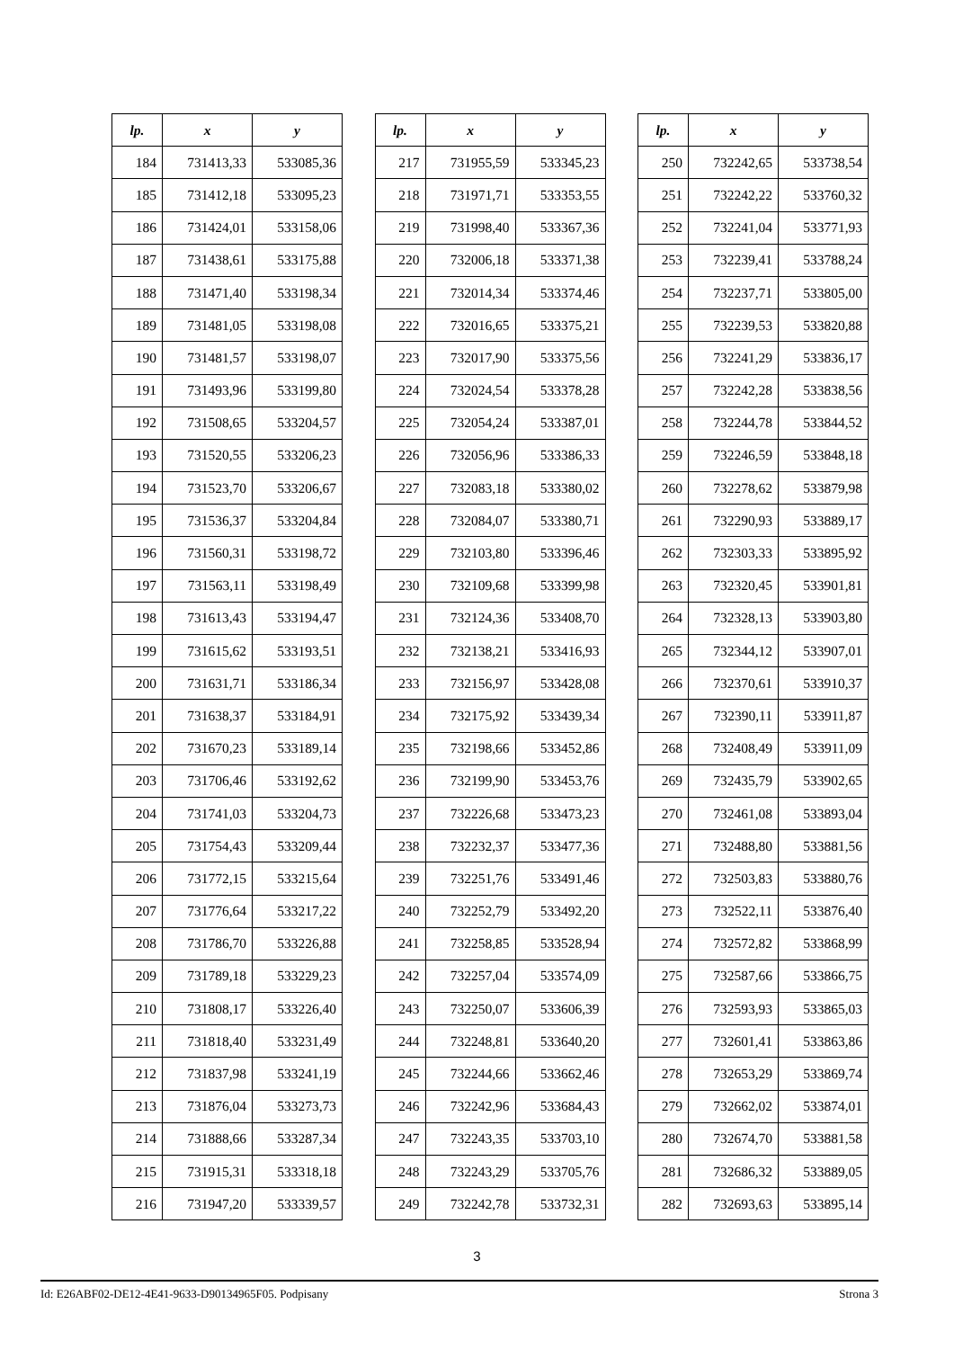| lp. | x | y |
| --- | --- | --- |
| 184 | 731413,33 | 533085,36 |
| 185 | 731412,18 | 533095,23 |
| 186 | 731424,01 | 533158,06 |
| 187 | 731438,61 | 533175,88 |
| 188 | 731471,40 | 533198,34 |
| 189 | 731481,05 | 533198,08 |
| 190 | 731481,57 | 533198,07 |
| 191 | 731493,96 | 533199,80 |
| 192 | 731508,65 | 533204,57 |
| 193 | 731520,55 | 533206,23 |
| 194 | 731523,70 | 533206,67 |
| 195 | 731536,37 | 533204,84 |
| 196 | 731560,31 | 533198,72 |
| 197 | 731563,11 | 533198,49 |
| 198 | 731613,43 | 533194,47 |
| 199 | 731615,62 | 533193,51 |
| 200 | 731631,71 | 533186,34 |
| 201 | 731638,37 | 533184,91 |
| 202 | 731670,23 | 533189,14 |
| 203 | 731706,46 | 533192,62 |
| 204 | 731741,03 | 533204,73 |
| 205 | 731754,43 | 533209,44 |
| 206 | 731772,15 | 533215,64 |
| 207 | 731776,64 | 533217,22 |
| 208 | 731786,70 | 533226,88 |
| 209 | 731789,18 | 533229,23 |
| 210 | 731808,17 | 533226,40 |
| 211 | 731818,40 | 533231,49 |
| 212 | 731837,98 | 533241,19 |
| 213 | 731876,04 | 533273,73 |
| 214 | 731888,66 | 533287,34 |
| 215 | 731915,31 | 533318,18 |
| 216 | 731947,20 | 533339,57 |
| lp. | x | y |
| --- | --- | --- |
| 217 | 731955,59 | 533345,23 |
| 218 | 731971,71 | 533353,55 |
| 219 | 731998,40 | 533367,36 |
| 220 | 732006,18 | 533371,38 |
| 221 | 732014,34 | 533374,46 |
| 222 | 732016,65 | 533375,21 |
| 223 | 732017,90 | 533375,56 |
| 224 | 732024,54 | 533378,28 |
| 225 | 732054,24 | 533387,01 |
| 226 | 732056,96 | 533386,33 |
| 227 | 732083,18 | 533380,02 |
| 228 | 732084,07 | 533380,71 |
| 229 | 732103,80 | 533396,46 |
| 230 | 732109,68 | 533399,98 |
| 231 | 732124,36 | 533408,70 |
| 232 | 732138,21 | 533416,93 |
| 233 | 732156,97 | 533428,08 |
| 234 | 732175,92 | 533439,34 |
| 235 | 732198,66 | 533452,86 |
| 236 | 732199,90 | 533453,76 |
| 237 | 732226,68 | 533473,23 |
| 238 | 732232,37 | 533477,36 |
| 239 | 732251,76 | 533491,46 |
| 240 | 732252,79 | 533492,20 |
| 241 | 732258,85 | 533528,94 |
| 242 | 732257,04 | 533574,09 |
| 243 | 732250,07 | 533606,39 |
| 244 | 732248,81 | 533640,20 |
| 245 | 732244,66 | 533662,46 |
| 246 | 732242,96 | 533684,43 |
| 247 | 732243,35 | 533703,10 |
| 248 | 732243,29 | 533705,76 |
| 249 | 732242,78 | 533732,31 |
| lp. | x | y |
| --- | --- | --- |
| 250 | 732242,65 | 533738,54 |
| 251 | 732242,22 | 533760,32 |
| 252 | 732241,04 | 533771,93 |
| 253 | 732239,41 | 533788,24 |
| 254 | 732237,71 | 533805,00 |
| 255 | 732239,53 | 533820,88 |
| 256 | 732241,29 | 533836,17 |
| 257 | 732242,28 | 533838,56 |
| 258 | 732244,78 | 533844,52 |
| 259 | 732246,59 | 533848,18 |
| 260 | 732278,62 | 533879,98 |
| 261 | 732290,93 | 533889,17 |
| 262 | 732303,33 | 533895,92 |
| 263 | 732320,45 | 533901,81 |
| 264 | 732328,13 | 533903,80 |
| 265 | 732344,12 | 533907,01 |
| 266 | 732370,61 | 533910,37 |
| 267 | 732390,11 | 533911,87 |
| 268 | 732408,49 | 533911,09 |
| 269 | 732435,79 | 533902,65 |
| 270 | 732461,08 | 533893,04 |
| 271 | 732488,80 | 533881,56 |
| 272 | 732503,83 | 533880,76 |
| 273 | 732522,11 | 533876,40 |
| 274 | 732572,82 | 533868,99 |
| 275 | 732587,66 | 533866,75 |
| 276 | 732593,93 | 533865,03 |
| 277 | 732601,41 | 533863,86 |
| 278 | 732653,29 | 533869,74 |
| 279 | 732662,02 | 533874,01 |
| 280 | 732674,70 | 533881,58 |
| 281 | 732686,32 | 533889,05 |
| 282 | 732693,63 | 533895,14 |
3
Id: E26ABF02-DE12-4E41-9633-D90134965F05. Podpisany Strona 3